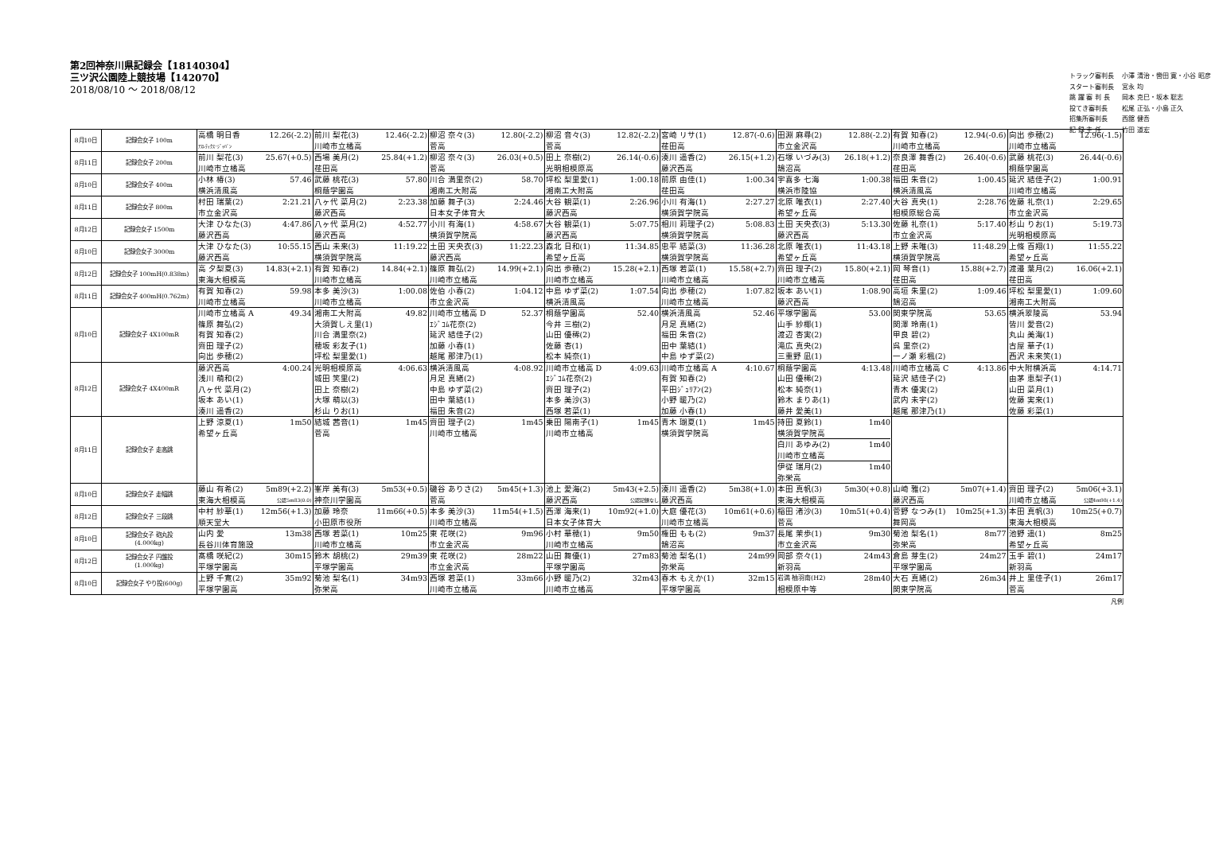第2回神奈川県記録会【18140304】
三ツ沢公園陸上競技場【142070】
2018/08/10 ～ 2018/08/12
| トラック審判長 | 小澤 清治・轡田 寛・小谷 昭彦 |
| スタート審判長 | 宮永 均 |
| 跳 躍 審 判 長 | 岡本 克巳・坂本 聡志 |
| 投てき審判長 | 松尾 正弘・小島 正久 |
| 招集所審判長 | 西舘 健吾 |
| 記 録 主 任 | 竹田 道宏 |
| 8月10日 | 記録会女子 100m | 高橋 明日香 12.26(-2.2) ｱｽﾚﾃｨｸｽ･ｼﾞｬﾊﾟﾝ | 前川 梨花(3) 12.46(-2.2) 川崎市立橘高 | 柳沼 奈々(3) 12.80(-2.2) 菅高 | 柳沼 音々(3) 12.82(-2.2) 菅高 | 宮崎 リサ(1) 12.87(-0.6) 荏田高 | 田淵 麻尋(2) 12.88(-2.2) 市立金沢高 | 有賀 知春(2) 12.94(-0.6) 川崎市立橘高 | 向出 歩穂(2) 12.96(-1.5) 川崎市立橘高 |
| 8月11日 | 記録会女子 200m | 前川 梨花(3) 25.67(+0.5) 川崎市立橘高 | 西場 美月(2) 25.84(+1.2) 荏田高 | 柳沼 奈々(3) 26.03(+0.5) 菅高 | 田上 奈樹(2) 26.14(-0.6) 光明相模原高 | 湊川 遥香(2) 26.15(+1.2) 藤沢西高 | 石塚 いづみ(3) 26.18(+1.2) 鵠沼高 | 奈良澤 舞香(2) 26.40(-0.6) 荏田高 | 武藤 桃花(3) 26.44(-0.6) 桐蔭学園高 |
| 8月10日 | 記録会女子 400m | 小林 椿(3) 57.46 横浜清風高 | 武藤 桃花(3) 57.80 桐蔭学園高 | 川合 満里奈(2) 58.70 湘南工大附高 | 坪松 梨里愛(1) 1:00.18 湘南工大附高 | 前原 由佳(1) 1:00.34 荏田高 | 宇喜多 七海 1:00.38 横浜市陸協 | 福田 朱音(2) 1:00.45 横浜清風高 | 延沢 結佳子(2) 1:00.91 川崎市立橘高 |
| 8月11日 | 記録会女子 800m | 村田 瑞葉(2) 2:21.21 市立金沢高 | 八ヶ代 菜月(2) 2:23.38 藤沢西高 | 加藤 舞子(3) 2:24.46 日本女子体育大 | 大谷 観菜(1) 2:26.96 藤沢西高 | 小川 有海(1) 2:27.27 横須賀学院高 | 北原 唯衣(1) 2:27.40 希望ヶ丘高 | 大谷 真央(1) 2:28.76 相模原総合高 | 佐藤 礼奈(1) 2:29.65 市立金沢高 |
| 8月12日 | 記録会女子 1500m | 大津 ひなた(3) 4:47.86 藤沢西高 | 八ヶ代 菜月(2) 4:52.77 藤沢西高 | 小川 有海(1) 4:58.67 横須賀学院高 | 大谷 観菜(1) 5:07.75 藤沢西高 | 相川 莉理子(2) 5:08.83 横須賀学院高 | 土田 天央衣(3) 5:13.30 藤沢西高 | 佐藤 礼奈(1) 5:17.40 市立金沢高 | 杉山 りお(1) 5:19.73 光明相模原高 |
| 8月10日 | 記録会女子 3000m | 大津 ひなた(3) 10:55.15 藤沢西高 | 西山 未来(3) 11:19.22 横須賀学院高 | 土田 天央衣(3) 11:22.23 藤沢西高 | 森北 日和(1) 11:34.85 希望ヶ丘高 | 忠平 結菜(3) 11:36.28 横須賀学院高 | 北原 唯衣(1) 11:43.18 希望ヶ丘高 | 上野 未唯(3) 11:48.29 横須賀学院高 | 上條 百翔(1) 11:55.22 希望ヶ丘高 |
| 8月12日 | 記録会女子 100mH(0.838m) | 高 夕梨夏(3) 14.83(+2.1) 東海大相模高 | 有賀 知春(2) 14.84(+2.1) 川崎市立橘高 | 篠原 舞弘(2) 14.99(+2.1) 川崎市立橘高 | 向出 歩穂(2) 15.28(+2.1) 川崎市立橘高 | 西塚 若菜(1) 15.58(+2.7) 川崎市立橘高 | 齊田 理子(2) 15.80(+2.1) 川崎市立橘高 | 岡 琴音(1) 15.88(+2.7) 荏田高 | 渡邉 葉月(2) 16.06(+2.1) 荏田高 |
| 8月11日 | 記録会女子 400mH(0.762m) | 有賀 知春(2) 59.98 川崎市立橘高 | 本多 美沙(3) 1:00.08 川崎市立橘高 | 佐伯 小春(2) 1:04.12 市立金沢高 | 中島 ゆず菜(2) 1:07.54 横浜清風高 | 向出 歩穂(2) 1:07.82 川崎市立橘高 | 坂本 あい(1) 1:08.90 藤沢西高 | 高垣 朱里(2) 1:09.46 鵠沼高 | 坪松 梨里愛(1) 1:09.60 湘南工大附高 |
| 8月10日 | 記録会女子 4X100mR | 川崎市立橘高 A 49.34 篠原 舞弘(2) 有賀 知春(2) 齊田 理子(2) 向出 歩穂(2) | 湘南工大附高 49.82 大須賀しえ里(1) 川合 満里奈(2) 穂坂 彩友子(1) 坪松 梨里愛(1) | 川崎市立橘高 D 52.37 ｴｼﾞｺﾑ花奈(2) 延沢 結佳子(2) 加藤 小春(1) 越尾 那津乃(1) | 桐蔭学園高 52.40 今井 三樹(2) 山田 優稀(2) 佐藤 杏(1) 松本 純奈(1) | 横浜清風高 52.46 月足 真緒(2) 福田 朱音(2) 田中 葉結(1) 中島 ゆず菜(2) | 平塚学園高 53.00 山手 紗椰(1) 渡辺 杏実(2) 滝広 真央(2) 三重野 凪(1) | 関東学院高 53.65 関澤 玲南(1) 甲良 碧(2) 呉 里奈(2) 一ノ瀬 彩楓(2) | 横浜翠陵高 53.94 皆川 愛音(2) 丸山 美海(1) 古屋 華子(1) 西沢 未来笑(1) |
| 8月12日 | 記録会女子 4X400mR | 藤沢西高 4:00.24 浅川 萌和(2) 八ヶ代 菜月(2) 坂本 あい(1) 湊川 遥香(2) | 光明相模原高 4:06.63 城田 笑里(2) 田上 奈樹(2) 大塚 萌以(3) 杉山 りお(1) | 横浜清風高 4:08.92 月足 真緒(2) 中島 ゆず菜(2) 田中 葉結(1) 福田 朱音(2) | 川崎市立橘高 D 4:09.63 ｴｼﾞｺﾑ花奈(2) 齊田 理子(2) 本多 美沙(3) 西塚 若菜(1) | 川崎市立橘高 A 4:10.67 有賀 知春(2) 平田ｼﾞｭﾘｱﾝ(2) 小野 暖乃(2) 加藤 小春(1) | 桐蔭学園高 4:13.48 山田 優稀(2) 松本 純奈(1) 鈴木 まりあ(1) 藤井 愛美(1) | 川崎市立橘高 C 4:13.86 延沢 結佳子(2) 青木 優実(2) 武内 未宇(2) 越尾 那津乃(1) | 中大附横浜高 4:14.71 由茅 恵梨子(1) 山田 菜月(1) 佐藤 実来(1) 佐藤 彩菜(1) |
| 8月11日 | 記録会女子 走高跳 | 上野 涼夏(1) 1m50 希望ヶ丘高 | 結城 茜音(1) 1m45 菅高 | 齊田 理子(2) 1m45 川崎市立橘高 | 乗田 陽南子(1) 1m45 川崎市立橘高 | 青木 瑚夏(1) 1m45 横須賀学院高 | 持田 夏鈴(1) 1m40 横須賀学院高 白川 あゆみ(2) 1m40 川崎市立橘高 伊従 瑞月(2) 1m40 弥栄高 | | |
| 8月10日 | 記録会女子 走幅跳 | 藤山 有希(2) 5m89(+2.2) 東海大相模高 公認5m83(0.0) | 峯岸 美有(3) 5m53(+0.5) 神奈川学園高 | 磯谷 ありさ(2) 5m45(+1.3) 菅高 | 池上 愛海(2) 5m43(+2.5) 藤沢西高 公認記録なし | 湊川 遥香(2) 5m38(+1.0) 藤沢西高 | 本田 真帆(3) 5m30(+0.8) 東海大相模高 | 山崎 雅(2) 5m07(+1.4) 藤沢西高 | 齊田 理子(2) 5m06(+3.1) 川崎市立橘高 公認4m98(+1.4) |
| 8月12日 | 記録会女子 三段跳 | 中村 紗華(1) 12m56(+1.3) 順天堂大 | 加藤 玲奈 11m66(+0.5) 小田原市役所 | 本多 美沙(3) 11m54(+1.5) 川崎市立橘高 | 西澤 海来(1) 10m92(+1.0) 日本女子体育大 | 大庭 優花(3) 10m61(+0.6) 川崎市立橘高 | 稲田 渚沙(3) 10m51(+0.4) 菅高 | 菅野 なつみ(1) 10m25(+1.3) 舞岡高 | 本田 真帆(3) 10m25(+0.7) 東海大相模高 |
| 8月10日 | 記録会女子 砲丸投 (4.000kg) | 山内 愛 13m38 長谷川体育施設 | 西塚 若菜(1) 10m25 川崎市立橘高 | 東 花咲(2) 9m96 市立金沢高 | 小村 華穂(1) 9m50 川崎市立橘高 | 権田 もも(2) 9m37 鵠沼高 | 長尾 茉歩(1) 9m30 市立金沢高 | 菊池 梨名(1) 8m77 弥栄高 | 池野 遥(1) 8m25 希望ヶ丘高 |
| 8月12日 | 記録会女子 円盤投 (1.000kg) | 髙橋 咲紀(2) 30m15 平塚学園高 | 鈴木 胡桃(2) 29m39 平塚学園高 | 東 花咲(2) 28m22 市立金沢高 | 山田 舞優(1) 27m83 平塚学園高 | 菊池 梨名(1) 24m99 弥栄高 | 岡部 奈々(1) 24m43 新羽高 | 倉島 芽生(2) 24m27 平塚学園高 | 玉手 碧(1) 24m17 新羽高 |
| 8月10日 | 記録会女子 やり投(600g) | 上野 千寛(2) 35m92 平塚学園高 | 菊池 梨名(1) 34m93 弥栄高 | 西塚 若菜(1) 33m66 川崎市立橘高 | 小野 暖乃(2) 32m43 川崎市立橘高 | 春木 もえか(1) 32m15 平塚学園高 | 岩満 柚羽南(H2) 28m40 相模原中等 | 大石 真緒(2) 26m34 関東学院高 | 井上 里佳子(1) 26m17 菅高 |
凡例